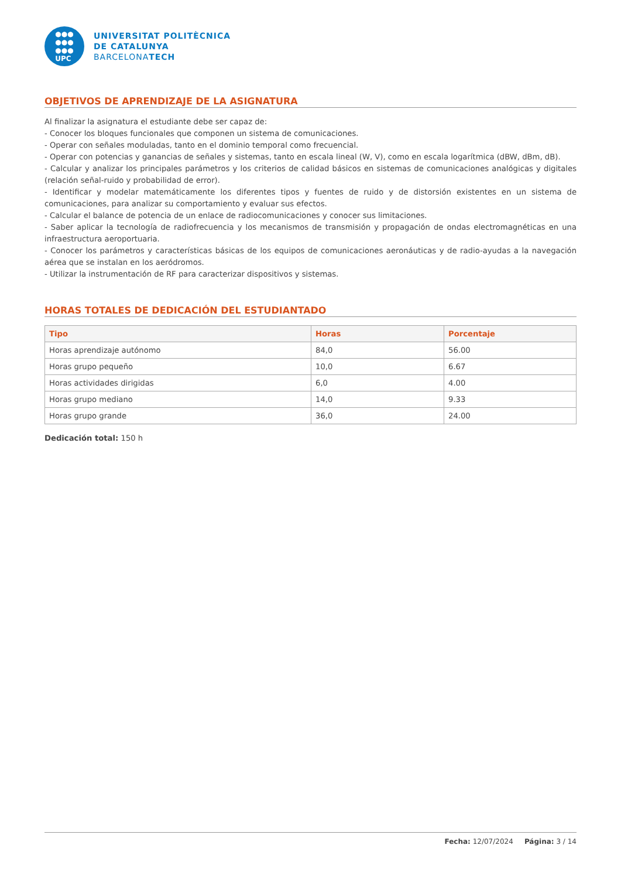●●●
●●●
●●●
UPC
UNIVERSITAT POLITÈCNICA
DE CATALUNYA
BARCELONATECH
OBJETIVOS DE APRENDIZAJE DE LA ASIGNATURA
Al finalizar la asignatura el estudiante debe ser capaz de:
- Conocer los bloques funcionales que componen un sistema de comunicaciones.
- Operar con señales moduladas, tanto en el dominio temporal como frecuencial.
- Operar con potencias y ganancias de señales y sistemas, tanto en escala lineal (W, V), como en escala logarítmica (dBW, dBm, dB).
- Calcular y analizar los principales parámetros y los criterios de calidad básicos en sistemas de comunicaciones analógicas y digitales (relación señal-ruido y probabilidad de error).
- Identificar y modelar matemáticamente los diferentes tipos y fuentes de ruido y de distorsión existentes en un sistema de comunicaciones, para analizar su comportamiento y evaluar sus efectos.
- Calcular el balance de potencia de un enlace de radiocomunicaciones y conocer sus limitaciones.
- Saber aplicar la tecnología de radiofrecuencia y los mecanismos de transmisión y propagación de ondas electromagnéticas en una infraestructura aeroportuaria.
- Conocer los parámetros y características básicas de los equipos de comunicaciones aeronáuticas y de radio-ayudas a la navegación aérea que se instalan en los aeródromos.
- Utilizar la instrumentación de RF para caracterizar dispositivos y sistemas.
HORAS TOTALES DE DEDICACIÓN DEL ESTUDIANTADO
| Tipo | Horas | Porcentaje |
| --- | --- | --- |
| Horas aprendizaje autónomo | 84,0 | 56.00 |
| Horas grupo pequeño | 10,0 | 6.67 |
| Horas actividades dirigidas | 6,0 | 4.00 |
| Horas grupo mediano | 14,0 | 9.33 |
| Horas grupo grande | 36,0 | 24.00 |
Dedicación total: 150 h
Fecha: 12/07/2024 Página: 3 / 14